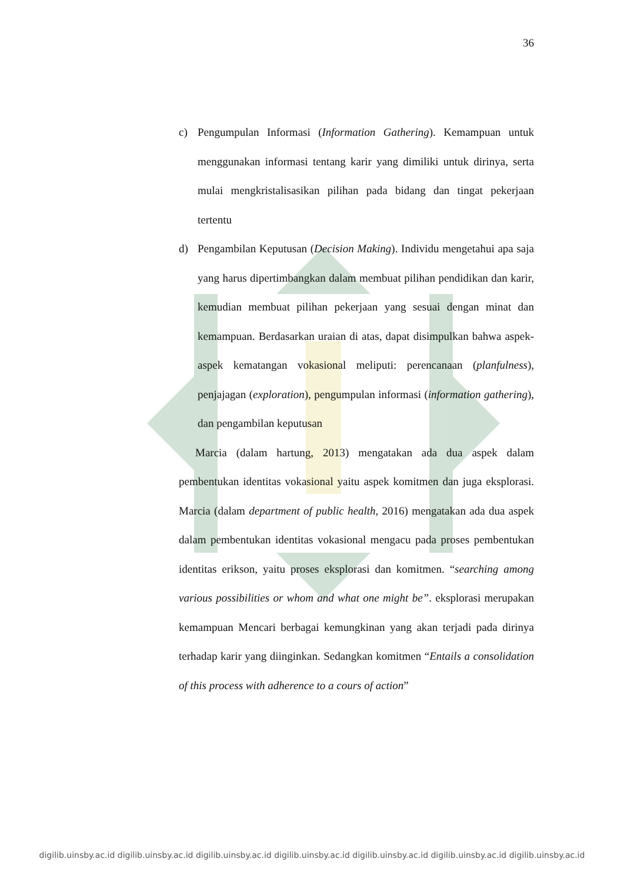36
c) Pengumpulan Informasi (Information Gathering). Kemampuan untuk menggunakan informasi tentang karir yang dimiliki untuk dirinya, serta mulai mengkristalisasikan pilihan pada bidang dan tingat pekerjaan tertentu
d) Pengambilan Keputusan (Decision Making). Individu mengetahui apa saja yang harus dipertimbangkan dalam membuat pilihan pendidikan dan karir, kemudian membuat pilihan pekerjaan yang sesuai dengan minat dan kemampuan. Berdasarkan uraian di atas, dapat disimpulkan bahwa aspek-aspek kematangan vokasional meliputi: perencanaan (planfulness), penjajagan (exploration), pengumpulan informasi (information gathering), dan pengambilan keputusan
Marcia (dalam hartung, 2013) mengatakan ada dua aspek dalam pembentukan identitas vokasional yaitu aspek komitmen dan juga eksplorasi. Marcia (dalam department of public health, 2016) mengatakan ada dua aspek dalam pembentukan identitas vokasional mengacu pada proses pembentukan identitas erikson, yaitu proses eksplorasi dan komitmen. “searching among various possibilities or whom and what one might be”. eksplorasi merupakan kemampuan Mencari berbagai kemungkinan yang akan terjadi pada dirinya terhadap karir yang diinginkan. Sedangkan komitmen “Entails a consolidation of this process with adherence to a cours of action”
digilib.uinsby.ac.id digilib.uinsby.ac.id digilib.uinsby.ac.id digilib.uinsby.ac.id digilib.uinsby.ac.id digilib.uinsby.ac.id digilib.uinsby.ac.id